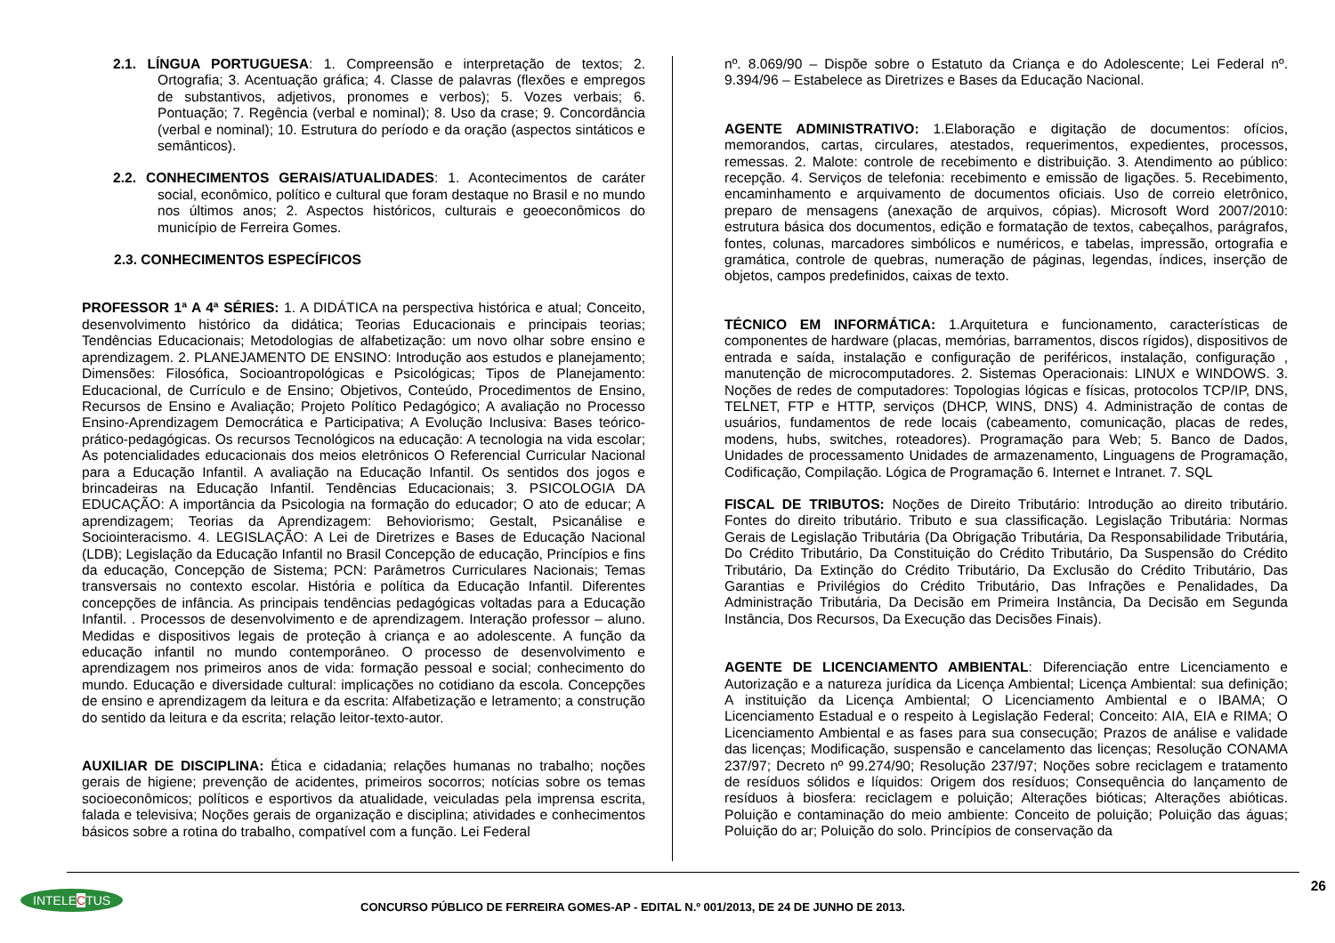2.1. LÍNGUA PORTUGUESA: 1. Compreensão e interpretação de textos; 2. Ortografia; 3. Acentuação gráfica; 4. Classe de palavras (flexões e empregos de substantivos, adjetivos, pronomes e verbos); 5. Vozes verbais; 6. Pontuação; 7. Regência (verbal e nominal); 8. Uso da crase; 9. Concordância (verbal e nominal); 10. Estrutura do período e da oração (aspectos sintáticos e semânticos).
2.2. CONHECIMENTOS GERAIS/ATUALIDADES: 1. Acontecimentos de caráter social, econômico, político e cultural que foram destaque no Brasil e no mundo nos últimos anos; 2. Aspectos históricos, culturais e geoeconômicos do município de Ferreira Gomes.
2.3. CONHECIMENTOS ESPECÍFICOS
PROFESSOR 1ª A 4ª SÉRIES: 1. A DIDÁTICA na perspectiva histórica e atual; Conceito, desenvolvimento histórico da didática; Teorias Educacionais e principais teorias; Tendências Educacionais; Metodologias de alfabetização: um novo olhar sobre ensino e aprendizagem. 2. PLANEJAMENTO DE ENSINO: Introdução aos estudos e planejamento; Dimensões: Filosófica, Socioantropológicas e Psicológicas; Tipos de Planejamento: Educacional, de Currículo e de Ensino; Objetivos, Conteúdo, Procedimentos de Ensino, Recursos de Ensino e Avaliação; Projeto Político Pedagógico; A avaliação no Processo Ensino-Aprendizagem Democrática e Participativa; A Evolução Inclusiva: Bases teórico-prático-pedagógicas. Os recursos Tecnológicos na educação: A tecnologia na vida escolar; As potencialidades educacionais dos meios eletrônicos O Referencial Curricular Nacional para a Educação Infantil. A avaliação na Educação Infantil. Os sentidos dos jogos e brincadeiras na Educação Infantil. Tendências Educacionais; 3. PSICOLOGIA DA EDUCAÇÃO: A importância da Psicologia na formação do educador; O ato de educar; A aprendizagem; Teorias da Aprendizagem: Behoviorismo; Gestalt, Psicanálise e Sociointeracismo. 4. LEGISLAÇÃO: A Lei de Diretrizes e Bases de Educação Nacional (LDB); Legislação da Educação Infantil no Brasil Concepção de educação, Princípios e fins da educação, Concepção de Sistema; PCN: Parâmetros Curriculares Nacionais; Temas transversais no contexto escolar. História e política da Educação Infantil. Diferentes concepções de infância. As principais tendências pedagógicas voltadas para a Educação Infantil. . Processos de desenvolvimento e de aprendizagem. Interação professor – aluno. Medidas e dispositivos legais de proteção à criança e ao adolescente. A função da educação infantil no mundo contemporâneo. O processo de desenvolvimento e aprendizagem nos primeiros anos de vida: formação pessoal e social; conhecimento do mundo. Educação e diversidade cultural: implicações no cotidiano da escola. Concepções de ensino e aprendizagem da leitura e da escrita: Alfabetização e letramento; a construção do sentido da leitura e da escrita; relação leitor-texto-autor.
AUXILIAR DE DISCIPLINA: Ética e cidadania; relações humanas no trabalho; noções gerais de higiene; prevenção de acidentes, primeiros socorros; notícias sobre os temas socioeconômicos; políticos e esportivos da atualidade, veiculadas pela imprensa escrita, falada e televisiva; Noções gerais de organização e disciplina; atividades e conhecimentos básicos sobre a rotina do trabalho, compatível com a função. Lei Federal
nº. 8.069/90 – Dispõe sobre o Estatuto da Criança e do Adolescente; Lei Federal nº. 9.394/96 – Estabelece as Diretrizes e Bases da Educação Nacional.
AGENTE ADMINISTRATIVO: 1.Elaboração e digitação de documentos: ofícios, memorandos, cartas, circulares, atestados, requerimentos, expedientes, processos, remessas. 2. Malote: controle de recebimento e distribuição. 3. Atendimento ao público: recepção. 4. Serviços de telefonia: recebimento e emissão de ligações. 5. Recebimento, encaminhamento e arquivamento de documentos oficiais. Uso de correio eletrônico, preparo de mensagens (anexação de arquivos, cópias). Microsoft Word 2007/2010: estrutura básica dos documentos, edição e formatação de textos, cabeçalhos, parágrafos, fontes, colunas, marcadores simbólicos e numéricos, e tabelas, impressão, ortografia e gramática, controle de quebras, numeração de páginas, legendas, índices, inserção de objetos, campos predefinidos, caixas de texto.
TÉCNICO EM INFORMÁTICA: 1.Arquitetura e funcionamento, características de componentes de hardware (placas, memórias, barramentos, discos rígidos), dispositivos de entrada e saída, instalação e configuração de periféricos, instalação, configuração , manutenção de microcomputadores. 2. Sistemas Operacionais: LINUX e WINDOWS. 3. Noções de redes de computadores: Topologias lógicas e físicas, protocolos TCP/IP, DNS, TELNET, FTP e HTTP, serviços (DHCP, WINS, DNS) 4. Administração de contas de usuários, fundamentos de rede locais (cabeamento, comunicação, placas de redes, modens, hubs, switches, roteadores). Programação para Web; 5. Banco de Dados, Unidades de processamento Unidades de armazenamento, Linguagens de Programação, Codificação, Compilação. Lógica de Programação 6. Internet e Intranet. 7. SQL
FISCAL DE TRIBUTOS: Noções de Direito Tributário: Introdução ao direito tributário. Fontes do direito tributário. Tributo e sua classificação. Legislação Tributária: Normas Gerais de Legislação Tributária (Da Obrigação Tributária, Da Responsabilidade Tributária, Do Crédito Tributário, Da Constituição do Crédito Tributário, Da Suspensão do Crédito Tributário, Da Extinção do Crédito Tributário, Da Exclusão do Crédito Tributário, Das Garantias e Privilégios do Crédito Tributário, Das Infrações e Penalidades, Da Administração Tributária, Da Decisão em Primeira Instância, Da Decisão em Segunda Instância, Dos Recursos, Da Execução das Decisões Finais).
AGENTE DE LICENCIAMENTO AMBIENTAL: Diferenciação entre Licenciamento e Autorização e a natureza jurídica da Licença Ambiental; Licença Ambiental: sua definição; A instituição da Licença Ambiental; O Licenciamento Ambiental e o IBAMA; O Licenciamento Estadual e o respeito à Legislação Federal; Conceito: AIA, EIA e RIMA; O Licenciamento Ambiental e as fases para sua consecução; Prazos de análise e validade das licenças; Modificação, suspensão e cancelamento das licenças; Resolução CONAMA 237/97; Decreto nº 99.274/90; Resolução 237/97; Noções sobre reciclagem e tratamento de resíduos sólidos e líquidos: Origem dos resíduos; Consequência do lançamento de resíduos à biosfera: reciclagem e poluição; Alterações bióticas; Alterações abióticas. Poluição e contaminação do meio ambiente: Conceito de poluição; Poluição das águas; Poluição do ar; Poluição do solo. Princípios de conservação da
26
INTELECTUS
CONCURSO PÚBLICO DE FERREIRA GOMES-AP - EDITAL N.º 001/2013, DE 24 DE JUNHO DE 2013.